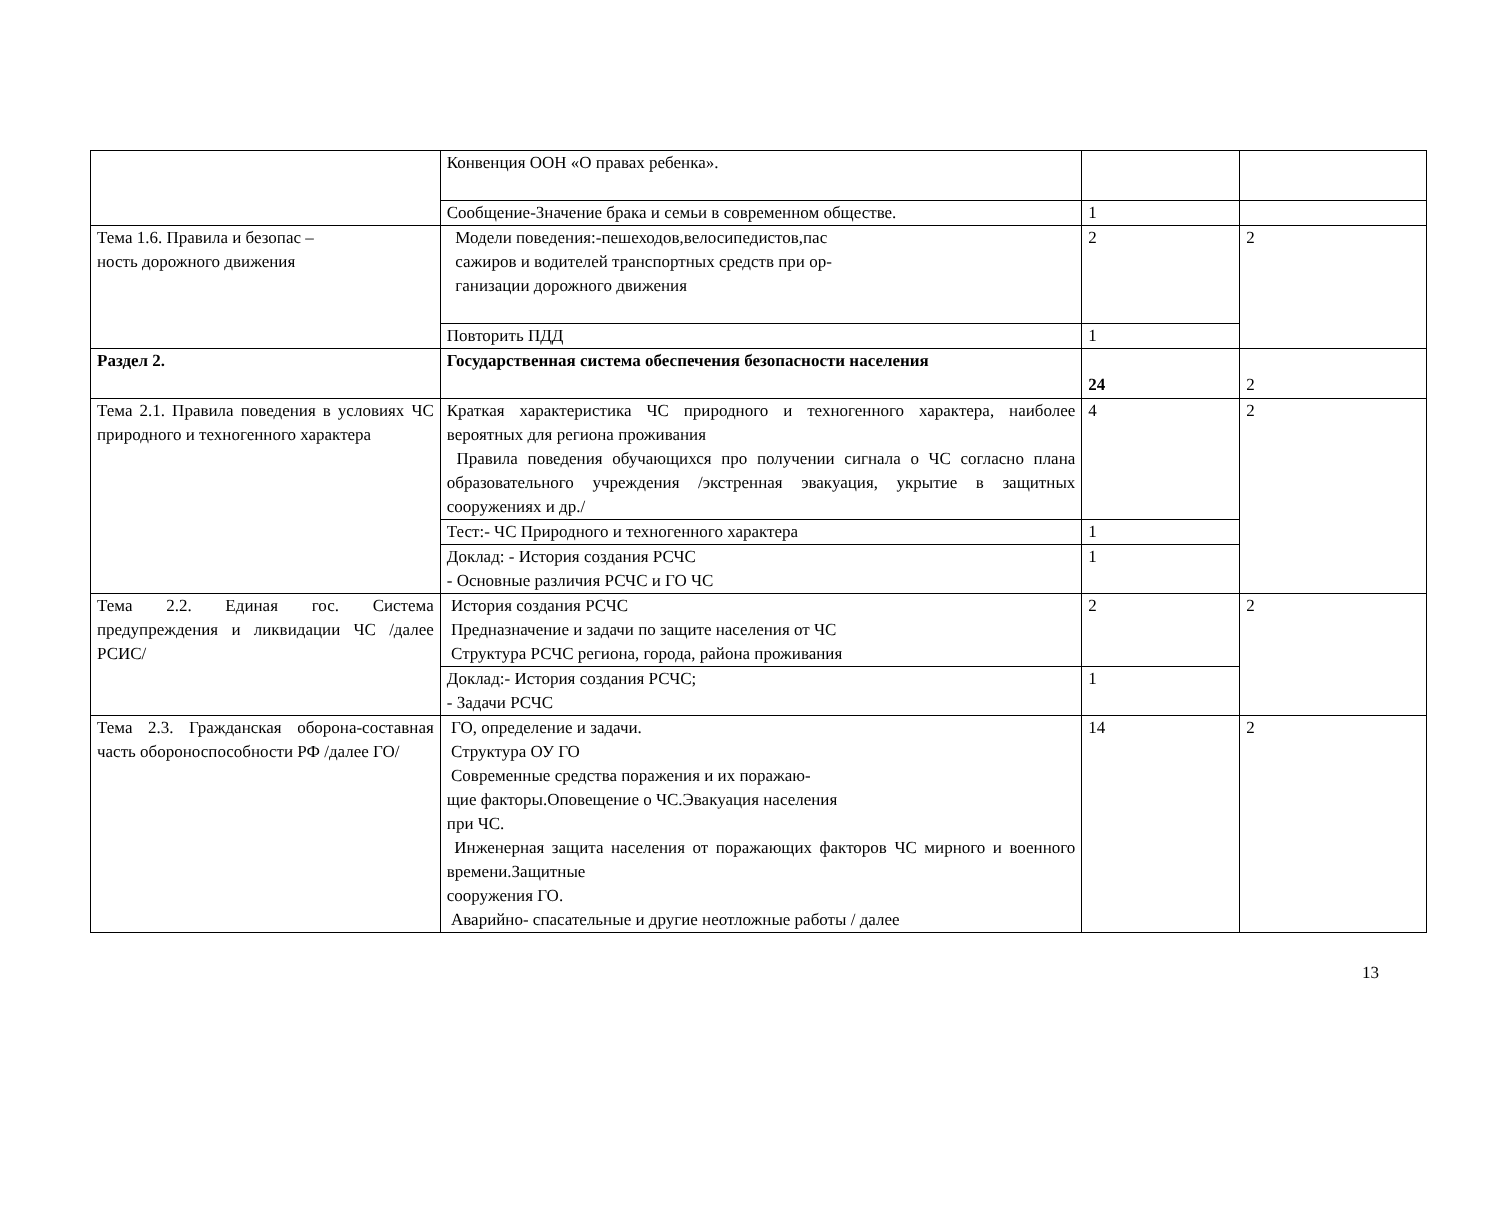| | Конвенция ООН «О правах ребенка». | | |
| | Сообщение-Значение брака и семьи в современном обществе. | 1 | |
| Тема 1.6. Правила и безопас – ность дорожного движения | Модели поведения:-пешеходов,велосипедистов,пас сажиров и водителей транспортных средств при ор- ганизации дорожного движения | 2 | 2 |
| | Повторить ПДД | 1 | |
| Раздел 2. | Государственная система обеспечения безопасности населения | 24 | 2 |
| Тема 2.1. Правила поведения в условиях ЧС природного и техногенного характера | Краткая характеристика ЧС природного и техногенного характера, наиболее вероятных для региона проживания Правила поведения обучающихся про получении сигнала о ЧС согласно плана образовательного учреждения /экстренная эвакуация, укрытие в защитных сооружениях и др./ | 4 | 2 |
| | Тест:- ЧС Природного и техногенного характера | 1 | |
| | Доклад: - История создания РСЧС - Основные различия РСЧС и ГО ЧС | 1 | |
| Тема 2.2. Единая гос. Система предупреждения и ликвидации ЧС /далее РСИС/ | История создания РСЧС Предназначение и задачи по защите населения от ЧС Структура РСЧС региона, города, района проживания | 2 | 2 |
| | Доклад:- История создания РСЧС; - Задачи РСЧС | 1 | |
| Тема 2.3. Гражданская оборона-составная часть обороноспособности РФ /далее ГО/ | ГО, определение и задачи. Структура ОУ ГО Современные средства поражения и их поражаю- щие факторы.Оповещение о ЧС.Эвакуация населения при ЧС. Инженерная защита населения от поражающих факторов ЧС мирного и военного времени.Защитные сооружения ГО. Аварийно- спасательные и другие неотложные работы / далее | 14 | 2 |
13